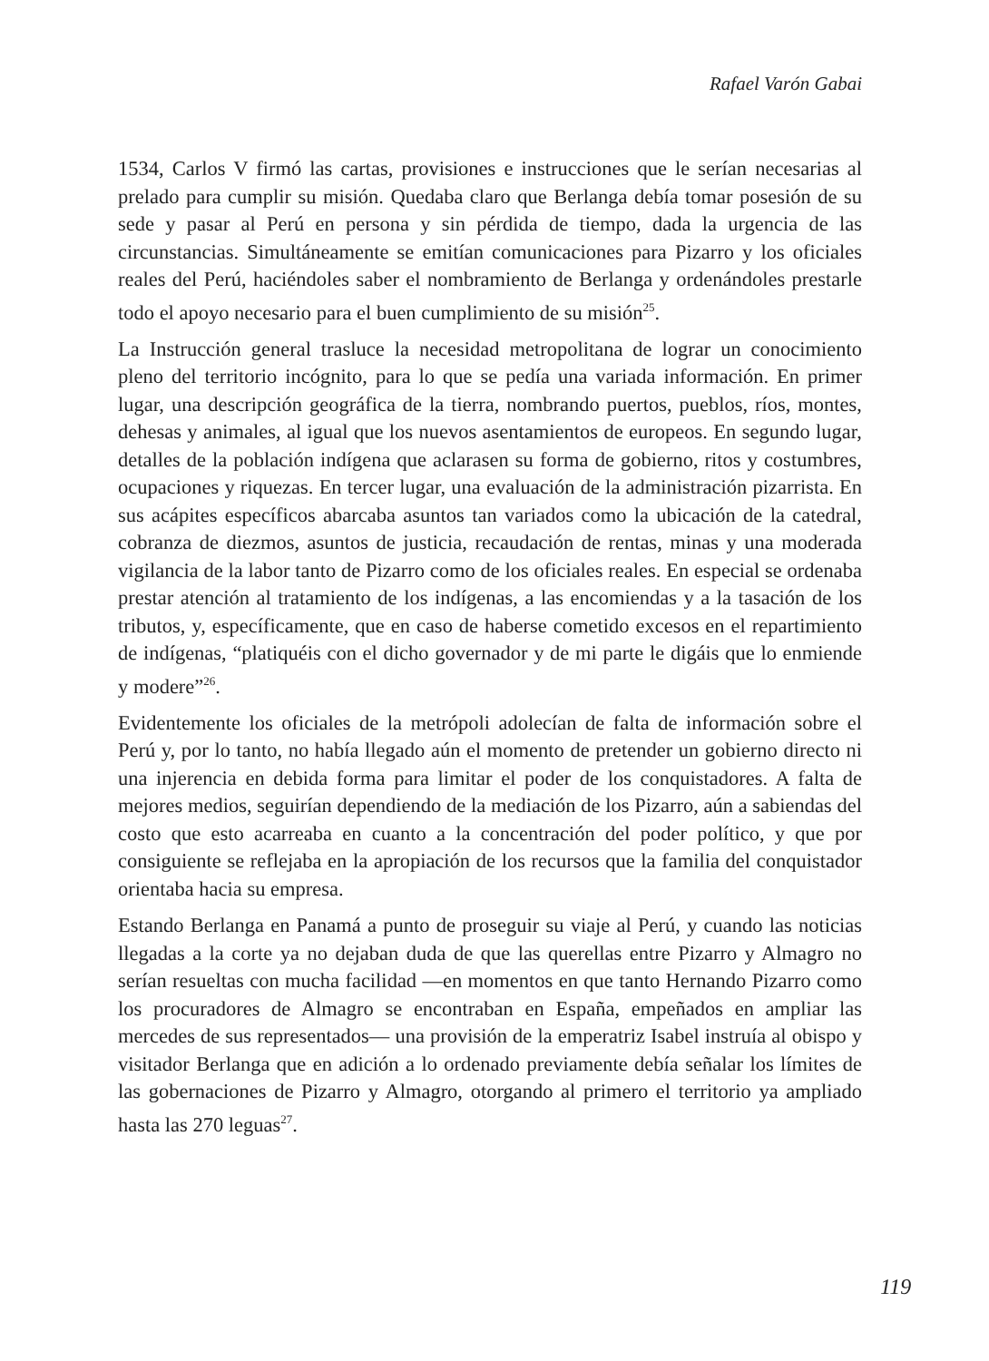Rafael Varón Gabai
1534, Carlos V firmó las cartas, provisiones e instrucciones que le serían necesarias al prelado para cumplir su misión. Quedaba claro que Berlanga debía tomar posesión de su sede y pasar al Perú en persona y sin pérdida de tiempo, dada la urgencia de las circunstancias. Simultáneamente se emitían comunicaciones para Pizarro y los oficiales reales del Perú, haciéndoles saber el nombramiento de Berlanga y ordenándoles prestarle todo el apoyo necesario para el buen cumplimiento de su misión<sup>25</sup>.
La Instrucción general trasluce la necesidad metropolitana de lograr un conocimiento pleno del territorio incógnito, para lo que se pedía una variada información. En primer lugar, una descripción geográfica de la tierra, nombrando puertos, pueblos, ríos, montes, dehesas y animales, al igual que los nuevos asentamientos de europeos. En segundo lugar, detalles de la población indígena que aclarasen su forma de gobierno, ritos y costumbres, ocupaciones y riquezas. En tercer lugar, una evaluación de la administración pizarrista. En sus acápites específicos abarcaba asuntos tan variados como la ubicación de la catedral, cobranza de diezmos, asuntos de justicia, recaudación de rentas, minas y una moderada vigilancia de la labor tanto de Pizarro como de los oficiales reales. En especial se ordenaba prestar atención al tratamiento de los indígenas, a las encomiendas y a la tasación de los tributos, y, específicamente, que en caso de haberse cometido excesos en el repartimiento de indígenas, “platiquéis con el dicho governador y de mi parte le digáis que lo enmiende y modere”<sup>26</sup>.
Evidentemente los oficiales de la metrópoli adolecían de falta de información sobre el Perú y, por lo tanto, no había llegado aún el momento de pretender un gobierno directo ni una injerencia en debida forma para limitar el poder de los conquistadores. A falta de mejores medios, seguirían dependiendo de la mediación de los Pizarro, aún a sabiendas del costo que esto acarreaba en cuanto a la concentración del poder político, y que por consiguiente se reflejaba en la apropiación de los recursos que la familia del conquistador orientaba hacia su empresa.
Estando Berlanga en Panamá a punto de proseguir su viaje al Perú, y cuando las noticias llegadas a la corte ya no dejaban duda de que las querellas entre Pizarro y Almagro no serían resueltas con mucha facilidad —en momentos en que tanto Hernando Pizarro como los procuradores de Almagro se encontraban en España, empeñados en ampliar las mercedes de sus representados— una provisión de la emperatriz Isabel instruía al obispo y visitador Berlanga que en adición a lo ordenado previamente debía señalar los límites de las gobernaciones de Pizarro y Almagro, otorgando al primero el territorio ya ampliado hasta las 270 leguas<sup>27</sup>.
119